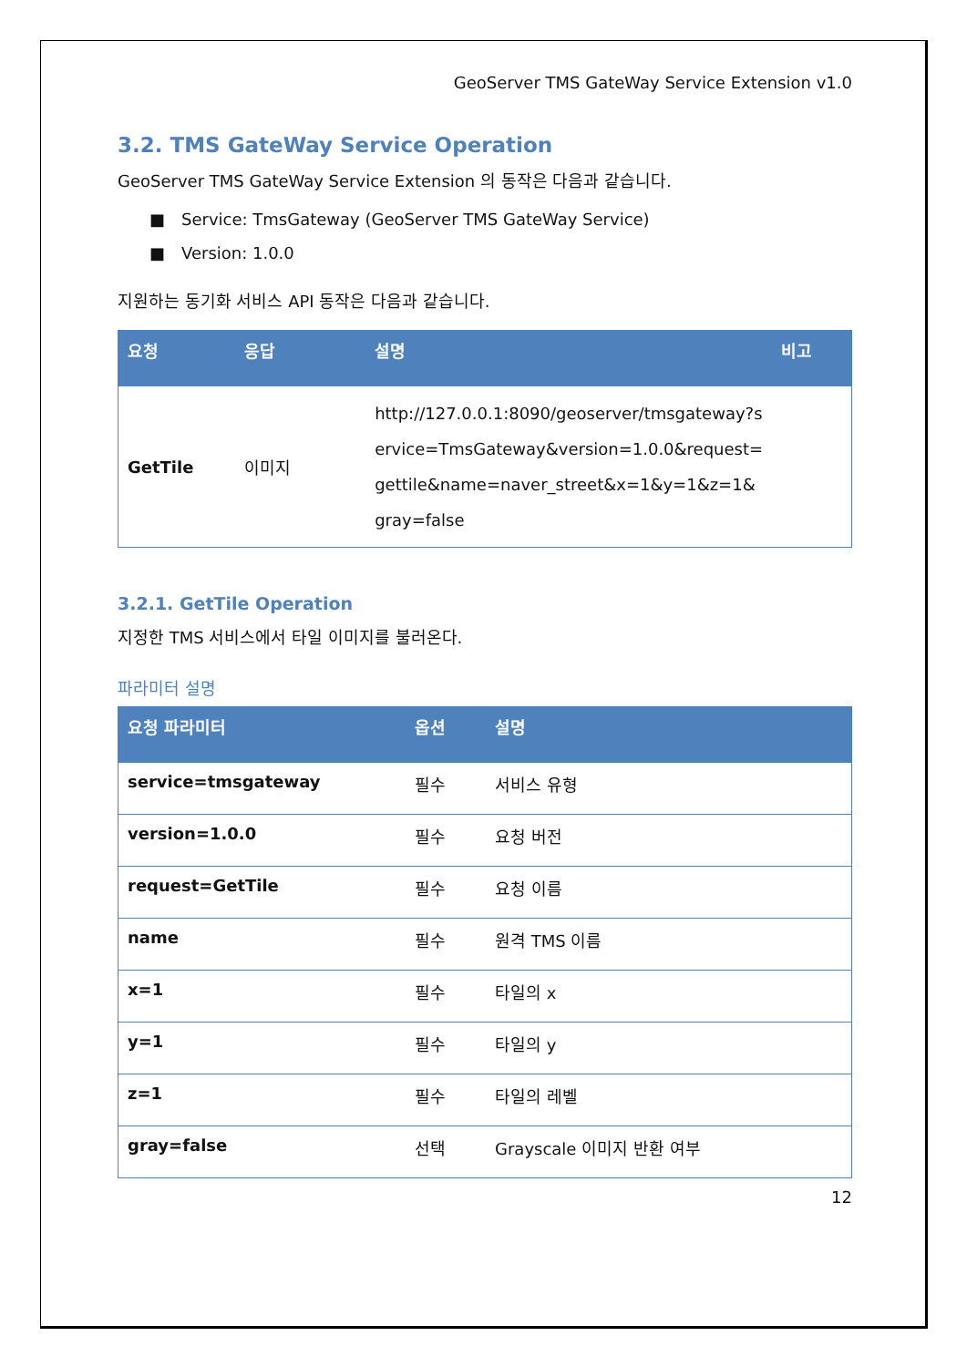GeoServer TMS GateWay Service Extension v1.0
3.2. TMS GateWay Service Operation
GeoServer TMS GateWay Service Extension 의 동작은 다음과 같습니다.
■ Service: TmsGateway (GeoServer TMS GateWay Service)
■ Version: 1.0.0
지원하는 동기화 서비스 API 동작은 다음과 같습니다.
| 요청 | 응답 | 설명 | 비고 |
| --- | --- | --- | --- |
| GetTile | 이미지 | http://127.0.0.1:8090/geoserver/tmsgateway?s ervice=TmsGateway&version=1.0.0&request= gettile&name=naver_street&x=1&y=1&z=1& gray=false | |
3.2.1. GetTile Operation
지정한 TMS 서비스에서 타일 이미지를 불러온다.
파라미터 설명
| 요청 파라미터 | 옵션 | 설명 |
| --- | --- | --- |
| service=tmsgateway | 필수 | 서비스 유형 |
| version=1.0.0 | 필수 | 요청 버전 |
| request=GetTile | 필수 | 요청 이름 |
| name | 필수 | 원격 TMS 이름 |
| x=1 | 필수 | 타일의 x |
| y=1 | 필수 | 타일의 y |
| z=1 | 필수 | 타일의 레벨 |
| gray=false | 선택 | Grayscale 이미지 반환 여부 |
12